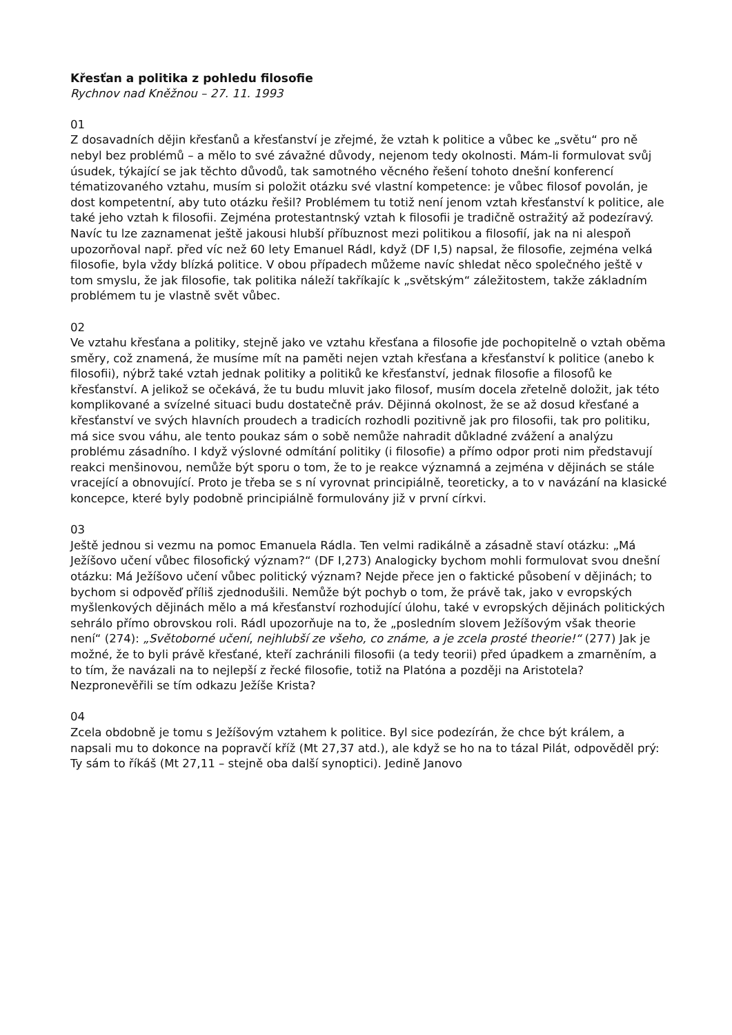Křesťan a politika z pohledu filosofie
Rychnov nad Kněžnou – 27. 11. 1993
01
Z dosavadních dějin křesťanů a křesťanství je zřejmé, že vztah k politice a vůbec ke „světu“ pro ně nebyl bez problémů – a mělo to své závažné důvody, nejenom tedy okolnosti. Mám-li formulovat svůj úsudek, týkající se jak těchto důvodů, tak samotného věcného řešení tohoto dnešní konferencí tématizovaného vztahu, musím si položit otázku své vlastní kompetence: je vůbec filosof povolán, je dost kompetentní, aby tuto otázku řešil? Problémem tu totiž není jenom vztah křesťanství k politice, ale také jeho vztah k filosofii. Zejména protestantnský vztah k filosofii je tradičně ostražitý až podezíravý. Navíc tu lze zaznamenat ještě jakousi hlubší příbuznost mezi politikou a filosofií, jak na ni alespoň upozorňoval např. před víc než 60 lety Emanuel Rádl, když (DF I,5) napsal, že filosofie, zejména velká filosofie, byla vždy blízká politice. V obou případech můžeme navíc shledat něco společného ještě v tom smyslu, že jak filosofie, tak politika náleží takříkajíc k „světským“ záležitostem, takže základním problémem tu je vlastně svět vůbec.
02
Ve vztahu křesťana a politiky, stejně jako ve vztahu křesťana a filosofie jde pochopitelně o vztah oběma směry, což znamená, že musíme mít na paměti nejen vztah křesťana a křesťanství k politice (anebo k filosofii), nýbrž také vztah jednak politiky a politiků ke křesťanství, jednak filosofie a filosofů ke křesťanství. A jelikož se očekává, že tu budu mluvit jako filosof, musím docela zřetelně doložit, jak této komplikované a svízelné situaci budu dostatečně práv. Dějinná okolnost, že se až dosud křesťané a křesťanství ve svých hlavních proudech a tradicích rozhodli pozitivně jak pro filosofii, tak pro politiku, má sice svou váhu, ale tento poukaz sám o sobě nemůže nahradit důkladné zvážení a analýzu problému zásadního. I když výslovné odmítání politiky (i filosofie) a přímo odpor proti nim představují reakci menšinovou, nemůže být sporu o tom, že to je reakce významná a zejména v dějinách se stále vracející a obnovující. Proto je třeba se s ní vyrovnat principiálně, teoreticky, a to v navázání na klasické koncepce, které byly podobně principiálně formulovány již v první církvi.
03
Ještě jednou si vezmu na pomoc Emanuela Rádla. Ten velmi radikálně a zásadně staví otázku: „Má Ježíšovo učení vůbec filosofický význam?“ (DF I,273) Analogicky bychom mohli formulovat svou dnešní otázku: Má Ježíšovo učení vůbec politický význam? Nejde přece jen o faktické působení v dějinách; to bychom si odpověď příliš zjednodušili. Nemůže být pochyb o tom, že právě tak, jako v evropských myšlenkových dějinách mělo a má křesťanství rozhodující úlohu, také v evropských dějinách politických sehrálo přímo obrovskou roli. Rádl upozorňuje na to, že „posledním slovem Ježíšovým však theorie není“ (274): „Světoborné učení, nejhlubší ze všeho, co známe, a je zcela prosté theorie!“ (277) Jak je možné, že to byli právě křesťané, kteří zachránili filosofii (a tedy teorii) před úpadkem a zmarněním, a to tím, že navázali na to nejlepší z řecké filosofie, totiž na Platóna a později na Aristotela? Nezpronevěřili se tím odkazu Ježíše Krista?
04
Zcela obdobně je tomu s Ježíšovým vztahem k politice. Byl sice podezírán, že chce být králem, a napsali mu to dokonce na popravčí kříž (Mt 27,37 atd.), ale když se ho na to tázal Pilát, odpověděl prý: Ty sám to říkáš (Mt 27,11 – stejně oba další synoptici). Jedině Janovo